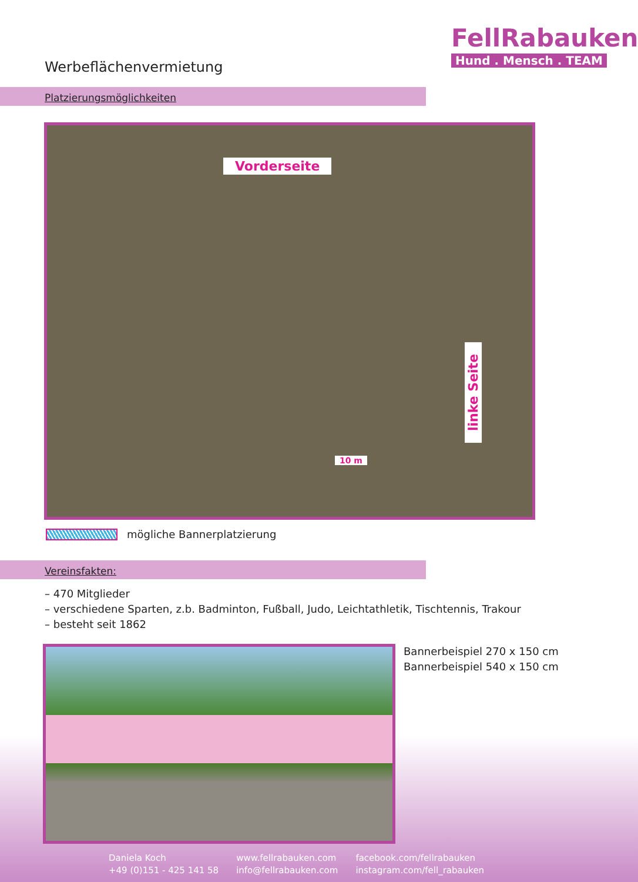FellRabauken
Hund . Mensch . TEAM
Werbeflächenvermietung
Platzierungsmöglichkeiten
Vorderseite
linke Seite
10 m
mögliche Bannerplatzierung
Vereinsfakten:
– 470 Mitglieder
– verschiedene Sparten, z.b. Badminton, Fußball, Judo, Leichtathletik, Tischtennis, Trakour
– besteht seit 1862
Bannerbeispiel 270 x 150 cm
Bannerbeispiel 540 x 150 cm
Daniela Koch
+49 (0)151 - 425 141 58
www.fellrabauken.com
info@fellrabauken.com
facebook.com/fellrabauken
instagram.com/fell_rabauken